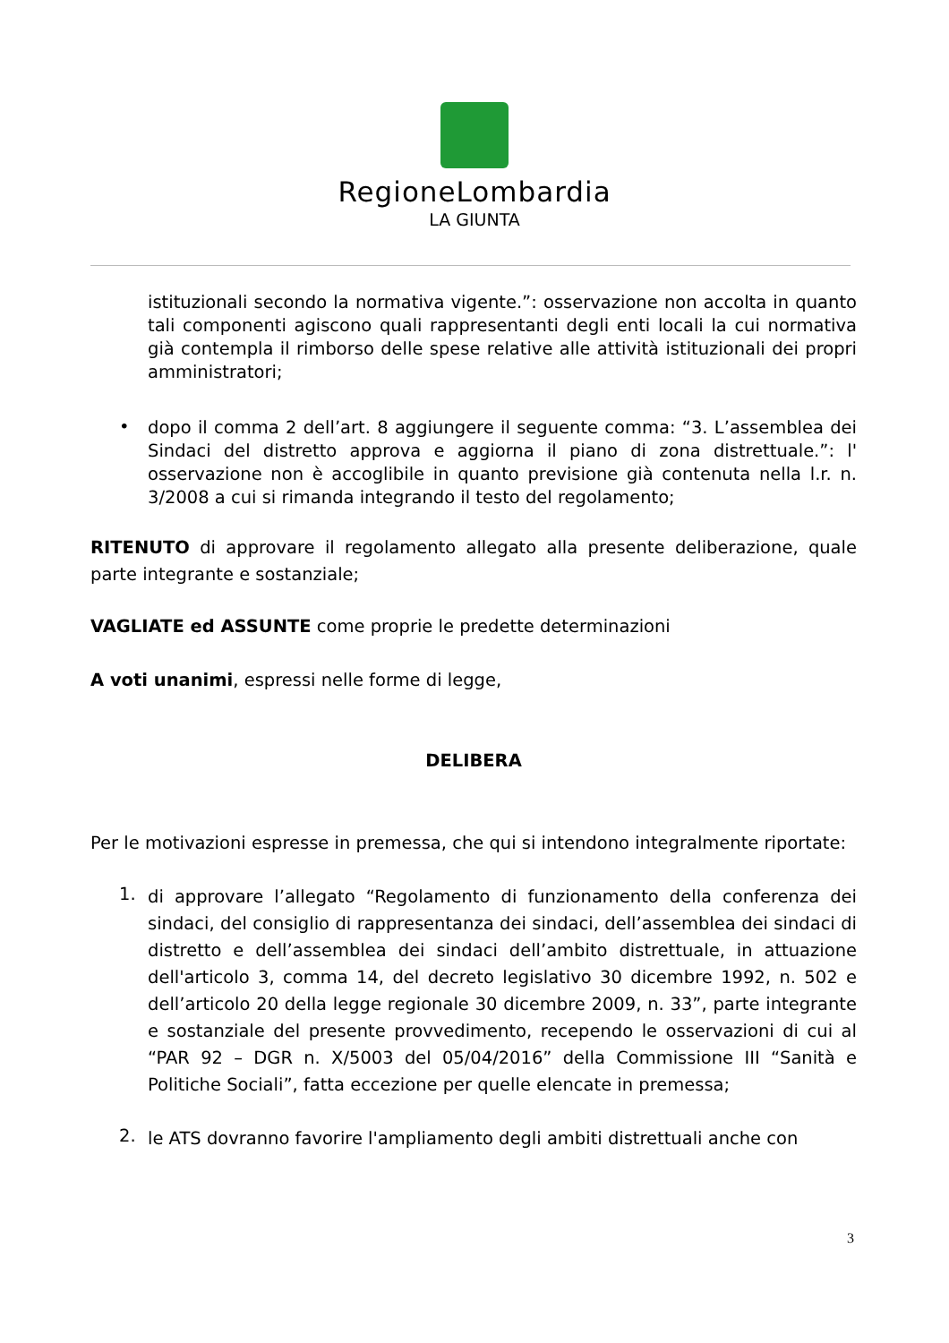RegioneLombardia
LA GIUNTA
istituzionali secondo la normativa vigente.”: osservazione non accolta in quanto tali componenti agiscono quali rappresentanti degli enti locali la cui normativa già contempla il rimborso delle spese relative alle attività istituzionali dei propri amministratori;
•
dopo il comma 2 dell’art. 8 aggiungere il seguente comma: “3. L’assemblea dei Sindaci del distretto approva e aggiorna il piano di zona distrettuale.”: l' osservazione non è accoglibile in quanto previsione già contenuta nella l.r. n. 3/2008 a cui si rimanda integrando il testo del regolamento;
RITENUTO di approvare il regolamento allegato alla presente deliberazione, quale parte integrante e sostanziale;
VAGLIATE ed ASSUNTE come proprie le predette determinazioni
A voti unanimi, espressi nelle forme di legge,
DELIBERA
Per le motivazioni espresse in premessa, che qui si intendono integralmente riportate:
1.
di approvare l’allegato “Regolamento di funzionamento della conferenza dei sindaci, del consiglio di rappresentanza dei sindaci, dell’assemblea dei sindaci di distretto e dell’assemblea dei sindaci dell’ambito distrettuale, in attuazione dell'articolo 3, comma 14, del decreto legislativo 30 dicembre 1992, n. 502 e dell’articolo 20 della legge regionale 30 dicembre 2009, n. 33”, parte integrante e sostanziale del presente provvedimento, recependo le osservazioni di cui al “PAR 92 – DGR n. X/5003 del 05/04/2016” della Commissione III “Sanità e Politiche Sociali”, fatta eccezione per quelle elencate in premessa;
2.
le ATS dovranno favorire l'ampliamento degli ambiti distrettuali anche con
3